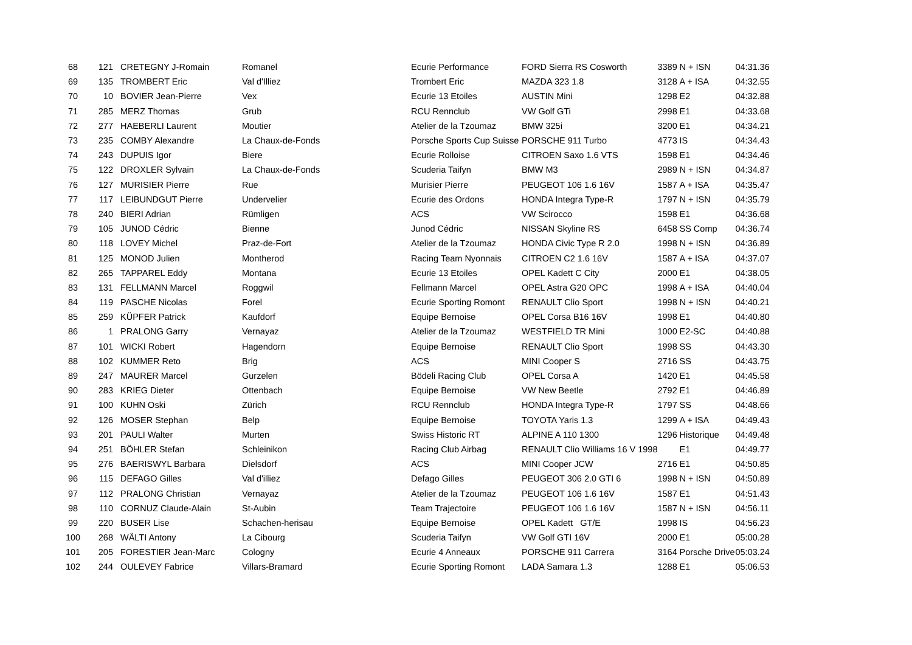| 68 | 121 | CRETEGNY J-Romain | Romanel | Ecurie Performance | FORD Sierra RS Cosworth | 3389 | N + ISN | 04:31.36 |
| 69 | 135 | TROMBERT Eric | Val d'Illiez | Trombert Eric | MAZDA 323 1.8 | 3128 | A + ISA | 04:32.55 |
| 70 | 10 | BOVIER Jean-Pierre | Vex | Ecurie 13 Etoiles | AUSTIN Mini | 1298 | E2 | 04:32.88 |
| 71 | 285 | MERZ Thomas | Grub | RCU Rennclub | VW Golf GTi | 2998 | E1 | 04:33.68 |
| 72 | 277 | HAEBERLI Laurent | Moutier | Atelier de la Tzoumaz | BMW 325i | 3200 | E1 | 04:34.21 |
| 73 | 235 | COMBY Alexandre | La Chaux-de-Fonds | Porsche Sports Cup Suisse | PORSCHE 911 Turbo | 4773 | IS | 04:34.43 |
| 74 | 243 | DUPUIS Igor | Biere | Ecurie Rolloise | CITROEN Saxo 1.6 VTS | 1598 | E1 | 04:34.46 |
| 75 | 122 | DROXLER Sylvain | La Chaux-de-Fonds | Scuderia Taifyn | BMW M3 | 2989 | N + ISN | 04:34.87 |
| 76 | 127 | MURISIER Pierre | Rue | Murisier Pierre | PEUGEOT 106 1.6 16V | 1587 | A + ISA | 04:35.47 |
| 77 | 117 | LEIBUNDGUT Pierre | Undervelier | Ecurie des Ordons | HONDA Integra Type-R | 1797 | N + ISN | 04:35.79 |
| 78 | 240 | BIERI Adrian | Rümligen | ACS | VW Scirocco | 1598 | E1 | 04:36.68 |
| 79 | 105 | JUNOD Cédric | Bienne | Junod Cédric | NISSAN Skyline RS | 6458 | SS Comp | 04:36.74 |
| 80 | 118 | LOVEY Michel | Praz-de-Fort | Atelier de la Tzoumaz | HONDA Civic Type R 2.0 | 1998 | N + ISN | 04:36.89 |
| 81 | 125 | MONOD Julien | Montherod | Racing Team Nyonnais | CITROEN C2 1.6 16V | 1587 | A + ISA | 04:37.07 |
| 82 | 265 | TAPPAREL Eddy | Montana | Ecurie 13 Etoiles | OPEL Kadett C City | 2000 | E1 | 04:38.05 |
| 83 | 131 | FELLMANN Marcel | Roggwil | Fellmann Marcel | OPEL Astra G20 OPC | 1998 | A + ISA | 04:40.04 |
| 84 | 119 | PASCHE Nicolas | Forel | Ecurie Sporting Romont | RENAULT Clio Sport | 1998 | N + ISN | 04:40.21 |
| 85 | 259 | KÜPFER Patrick | Kaufdorf | Equipe Bernoise | OPEL Corsa B16 16V | 1998 | E1 | 04:40.80 |
| 86 | 1 | PRALONG Garry | Vernayaz | Atelier de la Tzoumaz | WESTFIELD TR Mini | 1000 | E2-SC | 04:40.88 |
| 87 | 101 | WICKI Robert | Hagendorn | Equipe Bernoise | RENAULT Clio Sport | 1998 | SS | 04:43.30 |
| 88 | 102 | KUMMER Reto | Brig | ACS | MINI Cooper S | 2716 | SS | 04:43.75 |
| 89 | 247 | MAURER Marcel | Gurzelen | Bödeli Racing Club | OPEL Corsa A | 1420 | E1 | 04:45.58 |
| 90 | 283 | KRIEG Dieter | Ottenbach | Equipe Bernoise | VW New Beetle | 2792 | E1 | 04:46.89 |
| 91 | 100 | KUHN Oski | Zürich | RCU Rennclub | HONDA Integra Type-R | 1797 | SS | 04:48.66 |
| 92 | 126 | MOSER Stephan | Belp | Equipe Bernoise | TOYOTA Yaris 1.3 | 1299 | A + ISA | 04:49.43 |
| 93 | 201 | PAULI Walter | Murten | Swiss Historic RT | ALPINE A 110 1300 | 1296 | Historique | 04:49.48 |
| 94 | 251 | BÖHLER Stefan | Schleinikon | Racing Club Airbag | RENAULT Clio Williams 16 V 1998 | | E1 | 04:49.77 |
| 95 | 276 | BAERISWYL Barbara | Dielsdorf | ACS | MINI Cooper JCW | 2716 | E1 | 04:50.85 |
| 96 | 115 | DEFAGO Gilles | Val d'illiez | Defago Gilles | PEUGEOT 306 2.0 GTI 6 | 1998 | N + ISN | 04:50.89 |
| 97 | 112 | PRALONG Christian | Vernayaz | Atelier de la Tzoumaz | PEUGEOT 106 1.6 16V | 1587 | E1 | 04:51.43 |
| 98 | 110 | CORNUZ Claude-Alain | St-Aubin | Team Trajectoire | PEUGEOT 106 1.6 16V | 1587 | N + ISN | 04:56.11 |
| 99 | 220 | BUSER Lise | Schachen-herisau | Equipe Bernoise | OPEL Kadett GT/E | 1998 | IS | 04:56.23 |
| 100 | 268 | WÄLTI Antony | La Cibourg | Scuderia Taifyn | VW Golf GTI 16V | 2000 | E1 | 05:00.28 |
| 101 | 205 | FORESTIER Jean-Marc | Cologny | Ecurie 4 Anneaux | PORSCHE 911 Carrera | 3164 | Porsche Drive | 05:03.24 |
| 102 | 244 | OULEVEY Fabrice | Villars-Bramard | Ecurie Sporting Romont | LADA Samara 1.3 | 1288 | E1 | 05:06.53 |